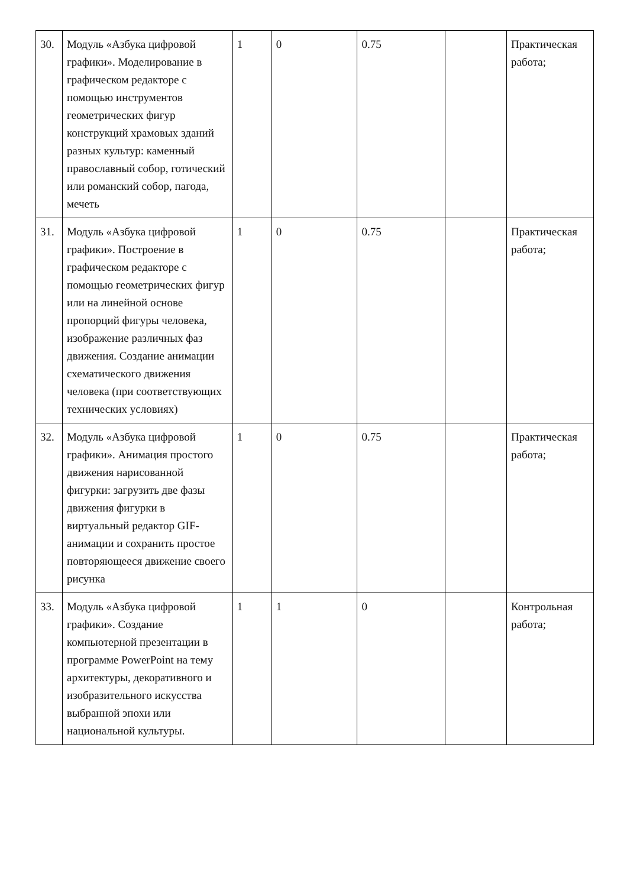| 30. | Модуль «Азбука цифровой графики». Моделирование в графическом редакторе с помощью инструментов геометрических фигур конструкций храмовых зданий разных культур: каменный православный собор, готический или романский собор, пагода, мечеть | 1 | 0 | 0.75 | | Практическая работа; |
| 31. | Модуль «Азбука цифровой графики». Построение в графическом редакторе с помощью геометрических фигур или на линейной основе пропорций фигуры человека, изображение различных фаз движения. Создание анимации схематического движения человека (при соответствующих технических условиях) | 1 | 0 | 0.75 | | Практическая работа; |
| 32. | Модуль «Азбука цифровой графики». Анимация простого движения нарисованной фигурки: загрузить две фазы движения фигурки в виртуальный редактор GIF-анимации и сохранить простое повторяющееся движение своего рисунка | 1 | 0 | 0.75 | | Практическая работа; |
| 33. | Модуль «Азбука цифровой графики». Создание компьютерной презентации в программе PowerPoint на тему архитектуры, декоративного и изобразительного искусства выбранной эпохи или национальной культуры. | 1 | 1 | 0 | | Контрольная работа; |